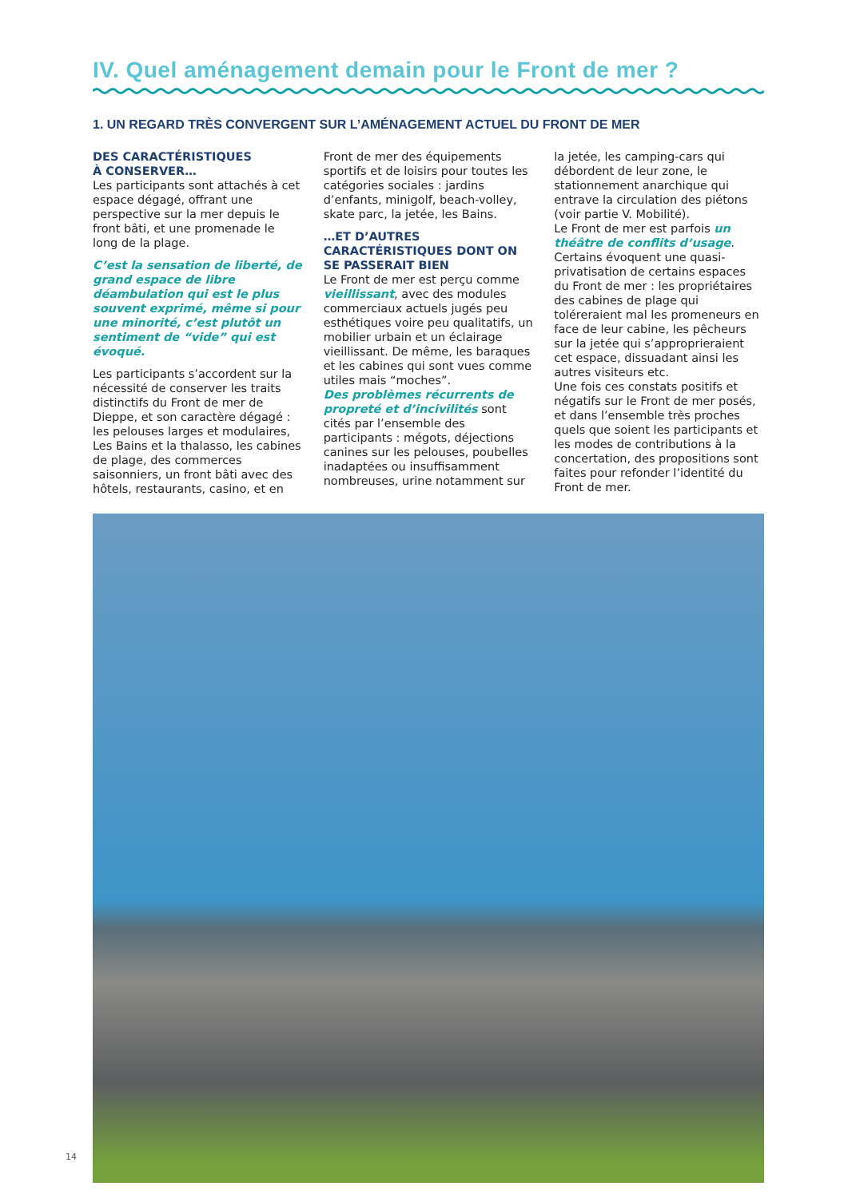IV. Quel aménagement demain pour le Front de mer ?
1. UN REGARD TRÈS CONVERGENT SUR L’AMÉNAGEMENT ACTUEL DU FRONT DE MER
DES CARACTÉRISTIQUES
À CONSERVER…
Les participants sont attachés à cet espace dégagé, offrant une perspective sur la mer depuis le front bâti, et une promenade le long de la plage.
C’est la sensation de liberté, de grand espace de libre déambulation qui est le plus souvent exprimé, même si pour une minorité, c’est plutôt un sentiment de “vide” qui est évoqué.
Les participants s’accordent sur la nécessité de conserver les traits distinctifs du Front de mer de Dieppe, et son caractère dégagé : les pelouses larges et modulaires, Les Bains et la thalasso, les cabines de plage, des commerces saisonniers, un front bâti avec des hôtels, restaurants, casino, et en Front de mer des équipements sportifs et de loisirs pour toutes les catégories sociales : jardins d’enfants, minigolf, beach-volley, skate parc, la jetée, les Bains.
…ET D’AUTRES CARACTÉRISTIQUES DONT ON SE PASSERAIT BIEN
Le Front de mer est perçu comme vieillissant, avec des modules commerciaux actuels jugés peu esthétiques voire peu qualitatifs, un mobilier urbain et un éclairage vieillissant. De même, les baraques et les cabines qui sont vues comme utiles mais “moches”.
Des problèmes récurrents de propreté et d’incivilités sont cités par l’ensemble des participants : mégots, déjections canines sur les pelouses, poubelles inadaptées ou insuffisamment nombreuses, urine notamment sur la jetée, les camping-cars qui débordent de leur zone, le stationnement anarchique qui entrave la circulation des piétons (voir partie V. Mobilité).
Le Front de mer est parfois un théâtre de conflits d’usage. Certains évoquent une quasi-privatisation de certains espaces du Front de mer : les propriétaires des cabines de plage qui toléreraient mal les promeneurs en face de leur cabine, les pêcheurs sur la jetée qui s’approprieraient cet espace, dissuadant ainsi les autres visiteurs etc.
Une fois ces constats positifs et négatifs sur le Front de mer posés, et dans l’ensemble très proches quels que soient les participants et les modes de contributions à la concertation, des propositions sont faites pour refonder l’identité du Front de mer.
14